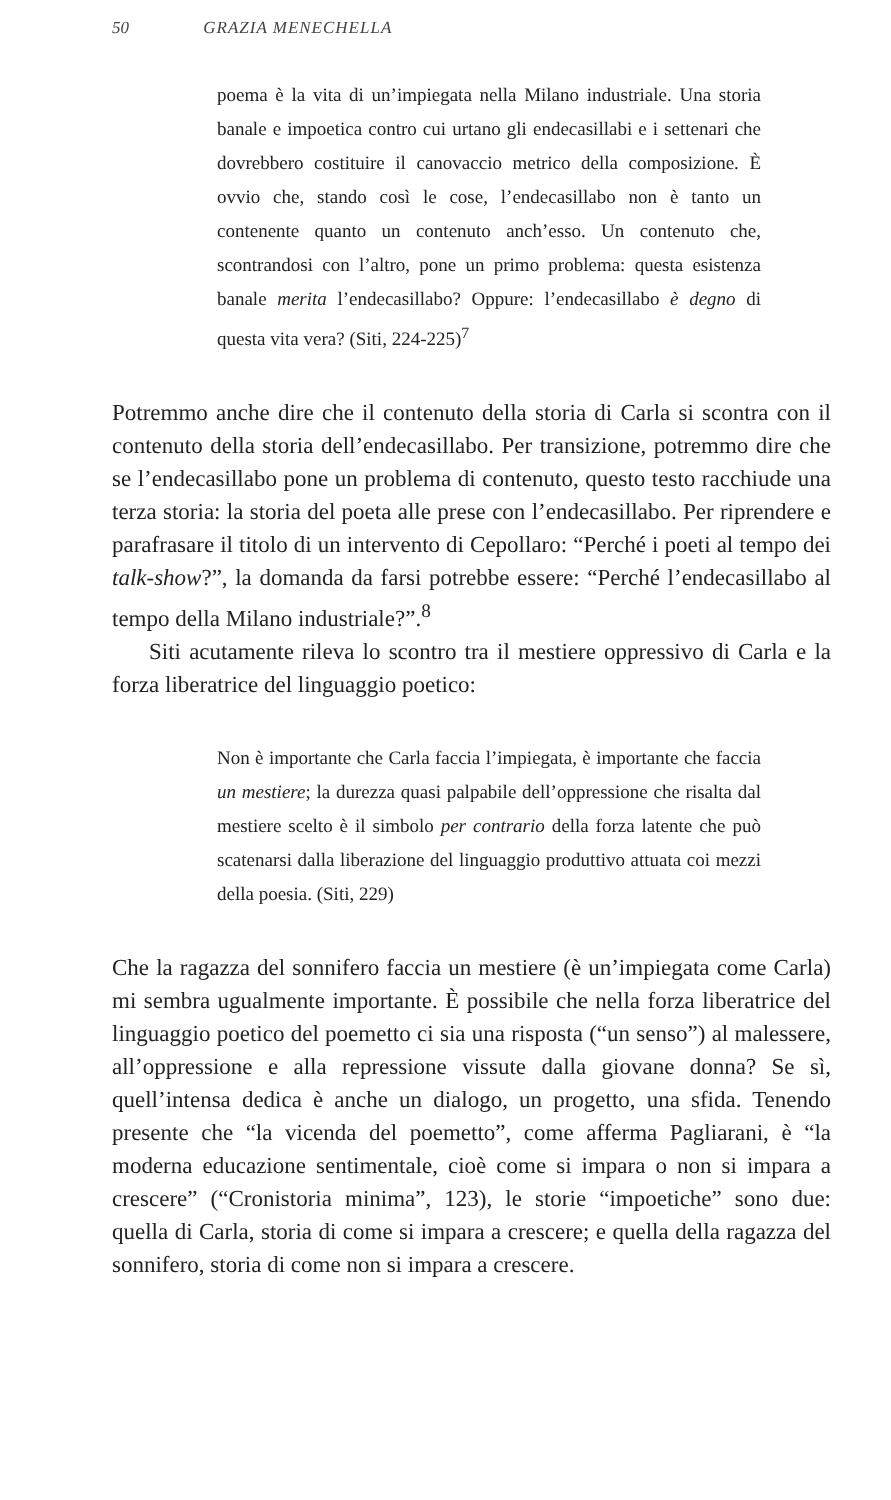50 GRAZIA MENECHELLA
poema è la vita di un’impiegata nella Milano industriale. Una storia banale e impoetica contro cui urtano gli endecasillabi e i settenari che dovrebbero costituire il canovaccio metrico della composizione. È ovvio che, stando così le cose, l’endecasillabo non è tanto un contenente quanto un contenuto anch’esso. Un contenuto che, scontrandosi con l’altro, pone un primo problema: questa esistenza banale merita l’endecasillabo? Oppure: l’endecasillabo è degno di questa vita vera? (Siti, 224-225)<sup>7</sup>
Potremmo anche dire che il contenuto della storia di Carla si scontra con il contenuto della storia dell’endecasillabo. Per transizione, potremmo dire che se l’endecasillabo pone un problema di contenuto, questo testo racchiude una terza storia: la storia del poeta alle prese con l’endecasillabo. Per riprendere e parafrasare il titolo di un intervento di Cepollaro: “Perché i poeti al tempo dei talk-show?”, la domanda da farsi potrebbe essere: “Perché l’endecasillabo al tempo della Milano industriale?”.<sup>8</sup>
Siti acutamente rileva lo scontro tra il mestiere oppressivo di Carla e la forza liberatrice del linguaggio poetico:
Non è importante che Carla faccia l’impiegata, è importante che faccia un mestiere; la durezza quasi palpabile dell’oppressione che risalta dal mestiere scelto è il simbolo per contrario della forza latente che può scatenarsi dalla liberazione del linguaggio produttivo attuata coi mezzi della poesia. (Siti, 229)
Che la ragazza del sonnifero faccia un mestiere (è un’impiegata come Carla) mi sembra ugualmente importante. È possibile che nella forza liberatrice del linguaggio poetico del poemetto ci sia una risposta (“un senso”) al malessere, all’oppressione e alla repressione vissute dalla giovane donna? Se sì, quell’intensa dedica è anche un dialogo, un progetto, una sfida. Tenendo presente che “la vicenda del poemetto”, come afferma Pagliarani, è “la moderna educazione sentimentale, cioè come si impara o non si impara a crescere” (“Cronistoria minima”, 123), le storie “impoetiche” sono due: quella di Carla, storia di come si impara a crescere; e quella della ragazza del sonnifero, storia di come non si impara a crescere.